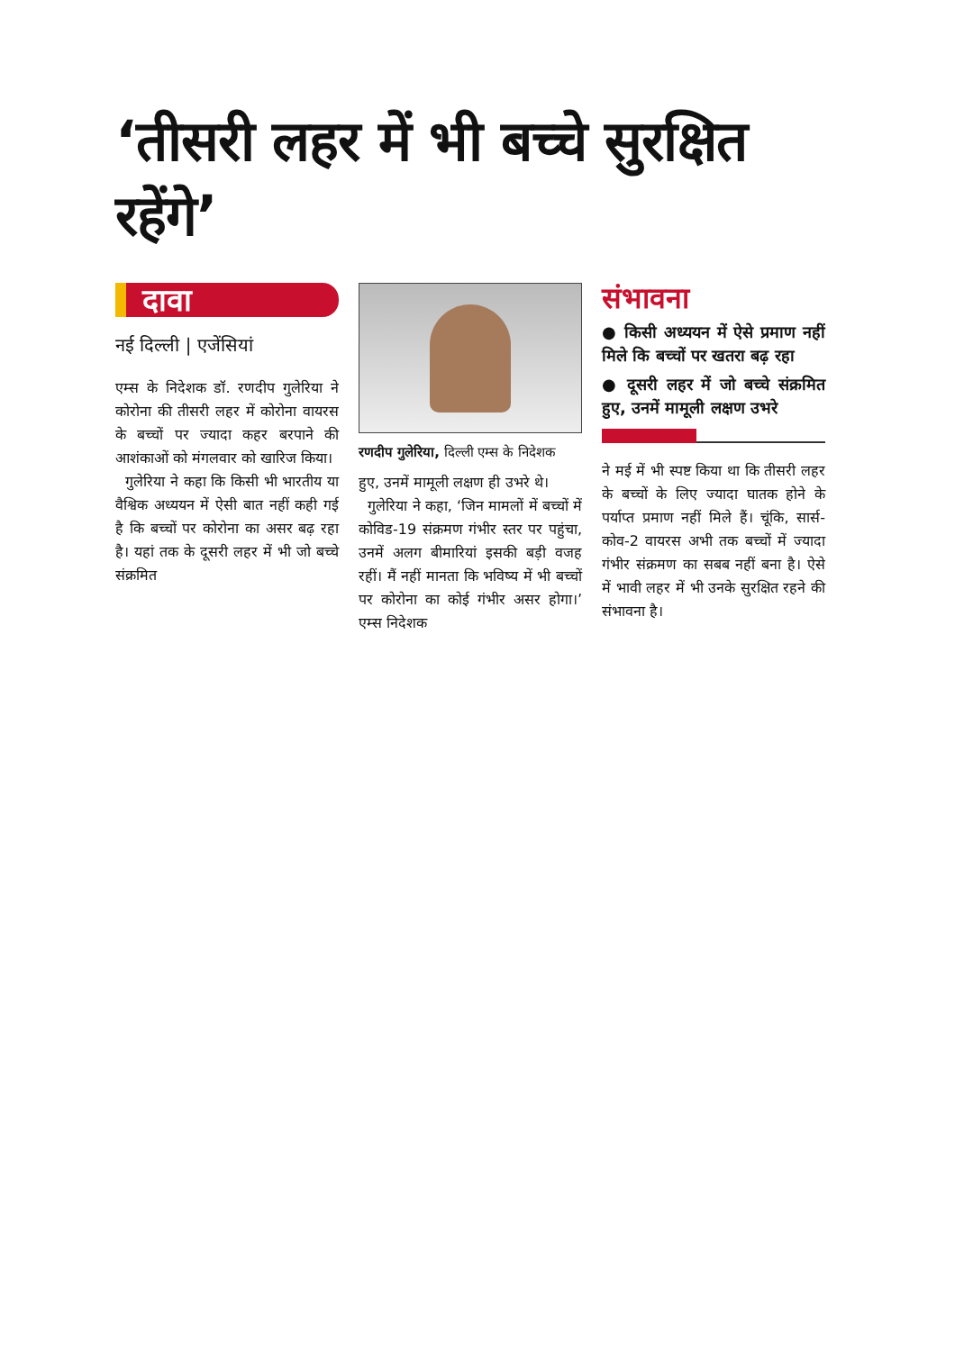‘तीसरी लहर में भी बच्चे सुरक्षित रहेंगे’
दावा
नई दिल्ली | एजेंसियां
एम्स के निदेशक डॉ. रणदीप गुलेरिया ने कोरोना की तीसरी लहर में कोरोना वायरस के बच्चों पर ज्यादा कहर बरपाने की आशंकाओं को मंगलवार को खारिज किया।
गुलेरिया ने कहा कि किसी भी भारतीय या वैश्विक अध्ययन में ऐसी बात नहीं कही गई है कि बच्चों पर कोरोना का असर बढ़ रहा है। यहां तक के दूसरी लहर में भी जो बच्चे संक्रमित
रणदीप गुलेरिया, दिल्ली एम्स के निदेशक
हुए, उनमें मामूली लक्षण ही उभरे थे।
गुलेरिया ने कहा, ‘जिन मामलों में बच्चों में कोविड-19 संक्रमण गंभीर स्तर पर पहुंचा, उनमें अलग बीमारियां इसकी बड़ी वजह रहीं। मैं नहीं मानता कि भविष्य में भी बच्चों पर कोरोना का कोई गंभीर असर होगा।’ एम्स निदेशक
संभावना
● किसी अध्ययन में ऐसे प्रमाण नहीं मिले कि बच्चों पर खतरा बढ़ रहा
● दूसरी लहर में जो बच्चे संक्रमित हुए, उनमें मामूली लक्षण उभरे
ने मई में भी स्पष्ट किया था कि तीसरी लहर के बच्चों के लिए ज्यादा घातक होने के पर्याप्त प्रमाण नहीं मिले हैं। चूंकि, सार्स-कोव-2 वायरस अभी तक बच्चों में ज्यादा गंभीर संक्रमण का सबब नहीं बना है। ऐसे में भावी लहर में भी उनके सुरक्षित रहने की संभावना है।